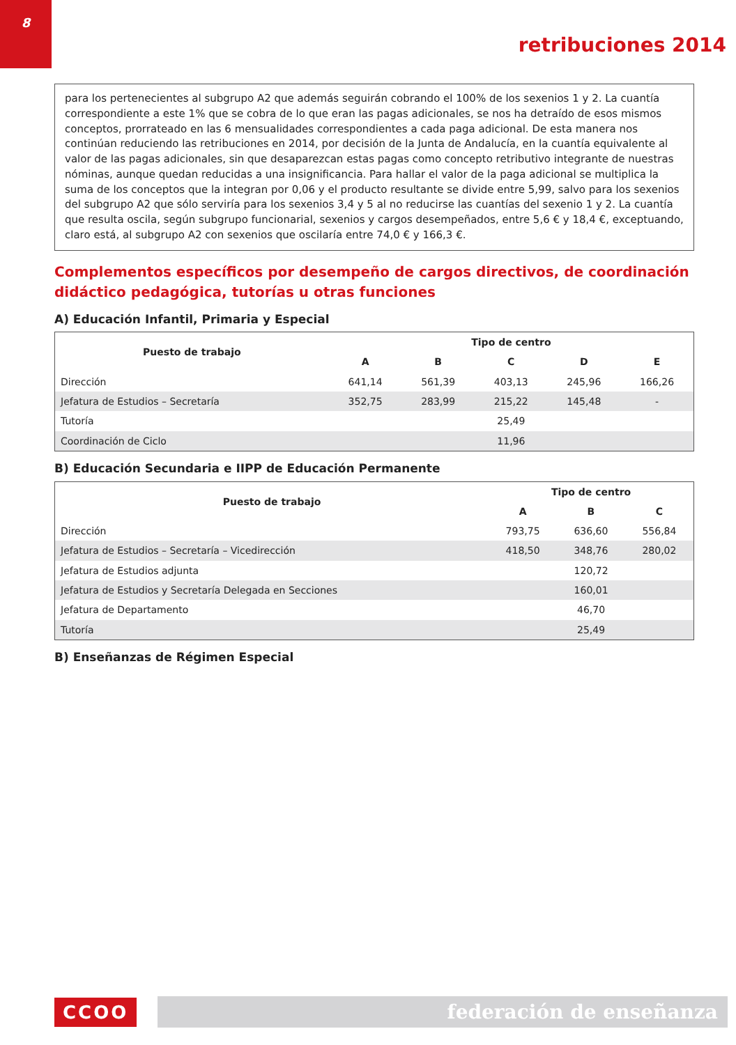8
retribuciones 2014
para los pertenecientes al subgrupo A2 que además seguirán cobrando el 100% de los sexenios 1 y 2. La cuantía correspondiente a este 1% que se cobra de lo que eran las pagas adicionales, se nos ha detraído de esos mismos conceptos, prorrateado en las 6 mensualidades correspondientes a cada paga adicional. De esta manera nos continúan reduciendo las retribuciones en 2014, por decisión de la Junta de Andalucía, en la cuantía equivalente al valor de las pagas adicionales, sin que desaparezcan estas pagas como concepto retributivo integrante de nuestras nóminas, aunque quedan reducidas a una insignificancia. Para hallar el valor de la paga adicional se multiplica la suma de los conceptos que la integran por 0,06 y el producto resultante se divide entre 5,99, salvo para los sexenios del subgrupo A2 que sólo serviría para los sexenios 3,4 y 5 al no reducirse las cuantías del sexenio 1 y 2. La cuantía que resulta oscila, según subgrupo funcionarial, sexenios y cargos desempeñados, entre 5,6 € y 18,4 €, exceptuando, claro está, al subgrupo A2 con sexenios que oscilaría entre 74,0 € y 166,3 €.
Complementos específicos por desempeño de cargos directivos, de coordinación didáctico pedagógica, tutorías u otras funciones
A) Educación Infantil, Primaria y Especial
| Puesto de trabajo | Tipo de centro | | | | |
| --- | --- | --- | --- | --- | --- |
| | A | B | C | D | E |
| Dirección | 641,14 | 561,39 | 403,13 | 245,96 | 166,26 |
| Jefatura de Estudios – Secretaría | 352,75 | 283,99 | 215,22 | 145,48 | - |
| Tutoría | 25,49 | | | | |
| Coordinación de Ciclo | 11,96 | | | | |
B) Educación Secundaria e IIPP de Educación Permanente
| Puesto de trabajo | Tipo de centro | | |
| --- | --- | --- | --- |
| | A | B | C |
| Dirección | 793,75 | 636,60 | 556,84 |
| Jefatura de Estudios – Secretaría – Vicedirección | 418,50 | 348,76 | 280,02 |
| Jefatura de Estudios adjunta | 120,72 | | |
| Jefatura de Estudios y Secretaría Delegada en Secciones | 160,01 | | |
| Jefatura de Departamento | 46,70 | | |
| Tutoría | 25,49 | | |
B) Enseñanzas de Régimen Especial
CCOO federación de enseñanza